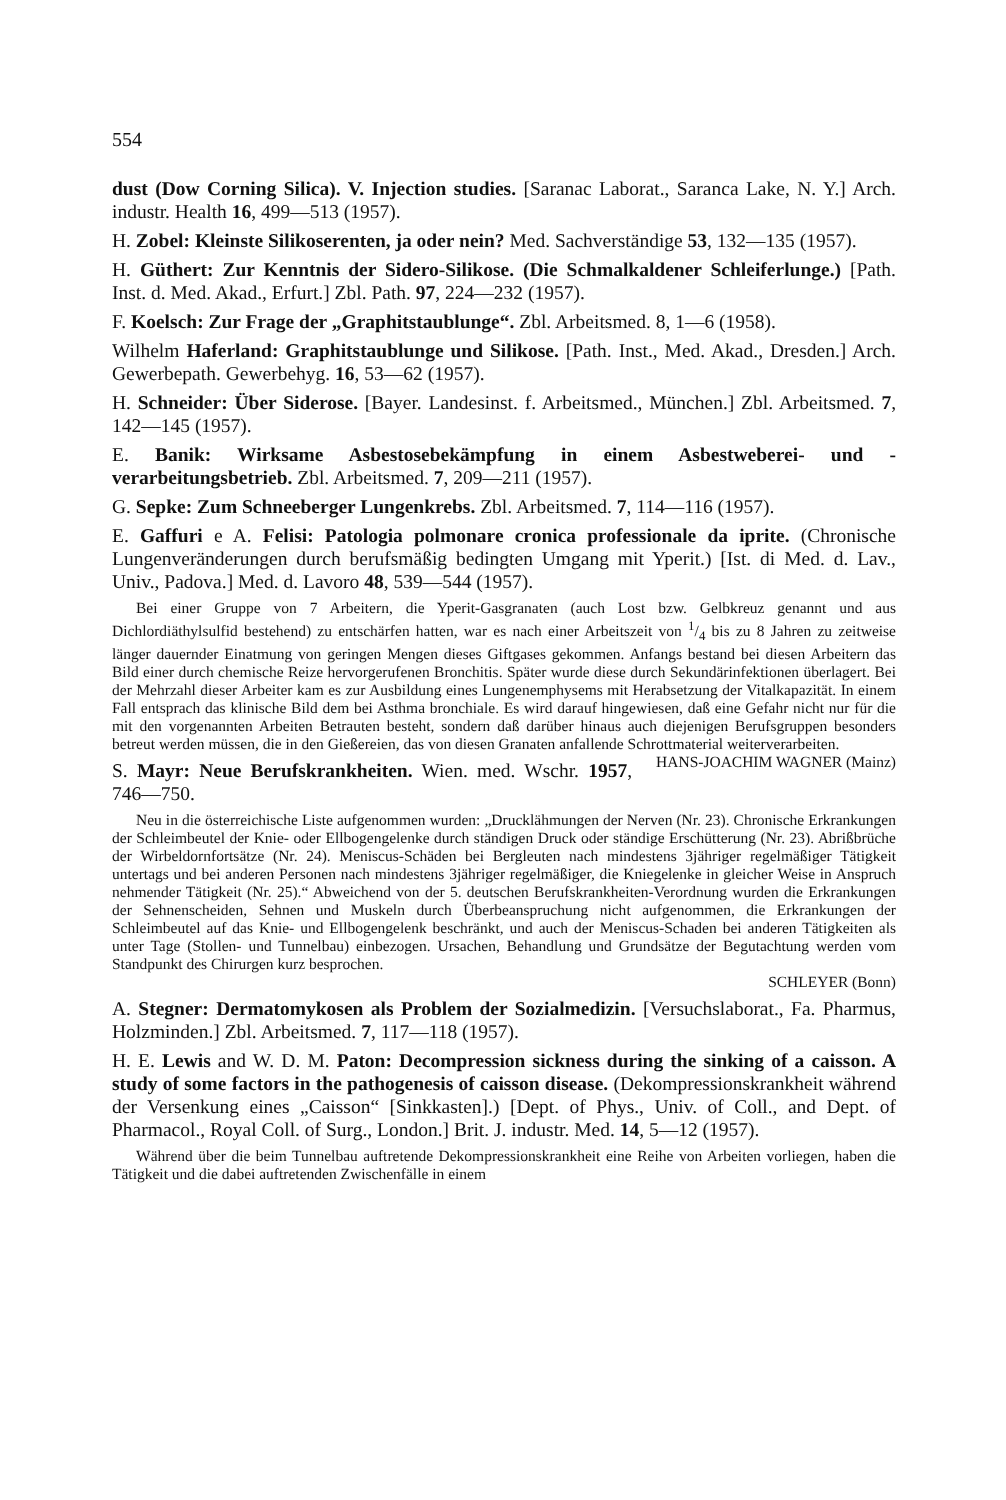554
dust (Dow Corning Silica). V. Injection studies. [Saranac Laborat., Saranca Lake, N. Y.] Arch. industr. Health 16, 499—513 (1957).
H. Zobel: Kleinste Silikoserenten, ja oder nein? Med. Sachverständige 53, 132—135 (1957).
H. Güthert: Zur Kenntnis der Sidero-Silikose. (Die Schmalkaldener Schleiferlunge.) [Path. Inst. d. Med. Akad., Erfurt.] Zbl. Path. 97, 224—232 (1957).
F. Koelsch: Zur Frage der „Graphitstaublunge“. Zbl. Arbeitsmed. 8, 1—6 (1958).
Wilhelm Haferland: Graphitstaublunge und Silikose. [Path. Inst., Med. Akad., Dresden.] Arch. Gewerbepath. Gewerbehyg. 16, 53—62 (1957).
H. Schneider: Über Siderose. [Bayer. Landesinst. f. Arbeitsmed., München.] Zbl. Arbeitsmed. 7, 142—145 (1957).
E. Banik: Wirksame Asbestosebekämpfung in einem Asbestweberei- und -verarbeitungsbetrieb. Zbl. Arbeitsmed. 7, 209—211 (1957).
G. Sepke: Zum Schneeberger Lungenkrebs. Zbl. Arbeitsmed. 7, 114—116 (1957).
E. Gaffuri e A. Felisi: Patologia polmonare cronica professionale da iprite. (Chronische Lungenveränderungen durch berufsmäßig bedingten Umgang mit Yperit.) [Ist. di Med. d. Lav., Univ., Padova.] Med. d. Lavoro 48, 539—544 (1957).
Bei einer Gruppe von 7 Arbeitern, die Yperit-Gasgranaten (auch Lost bzw. Gelbkreuz genannt und aus Dichlordiäthylsulfid bestehend) zu entschärfen hatten, war es nach einer Arbeitszeit von 1/4 bis zu 8 Jahren zu zeitweise länger dauernder Einatmung von geringen Mengen dieses Giftgases gekommen. Anfangs bestand bei diesen Arbeitern das Bild einer durch chemische Reize hervorgerufenen Bronchitis. Später wurde diese durch Sekundärinfektionen überlagert. Bei der Mehrzahl dieser Arbeiter kam es zur Ausbildung eines Lungenemphysems mit Herabsetzung der Vitalkapazität. In einem Fall entsprach das klinische Bild dem bei Asthma bronchiale. Es wird darauf hingewiesen, daß eine Gefahr nicht nur für die mit den vorgenannten Arbeiten Betrauten besteht, sondern daß darüber hinaus auch diejenigen Berufsgruppen besonders betreut werden müssen, die in den Gießereien, das von diesen Granaten anfallende Schrottmaterial weiterverarbeiten. HANS-JOACHIM WAGNER (Mainz)
S. Mayr: Neue Berufskrankheiten. Wien. med. Wschr. 1957, 746—750.
Neu in die österreichische Liste aufgenommen wurden: „Drucklähmungen der Nerven (Nr. 23). Chronische Erkrankungen der Schleimbeutel der Knie- oder Ellbogengelenke durch ständigen Druck oder ständige Erschütterung (Nr. 23). Abrißbrüche der Wirbeldornfortsätze (Nr. 24). Meniscus-Schäden bei Bergleuten nach mindestens 3jähriger regelmäßiger Tätigkeit untertags und bei anderen Personen nach mindestens 3jähriger regelmäßiger, die Kniegelenke in gleicher Weise in Anspruch nehmender Tätigkeit (Nr. 25).“ Abweichend von der 5. deutschen Berufskrankheiten-Verordnung wurden die Erkrankungen der Sehnenscheiden, Sehnen und Muskeln durch Überbeanspruchung nicht aufgenommen, die Erkrankungen der Schleimbeutel auf das Knie- und Ellbogengelenk beschränkt, und auch der Meniscus-Schaden bei anderen Tätigkeiten als unter Tage (Stollen- und Tunnelbau) einbezogen. Ursachen, Behandlung und Grundsätze der Begutachtung werden vom Standpunkt des Chirurgen kurz besprochen.
SCHLEYER (Bonn)
A. Stegner: Dermatomykosen als Problem der Sozialmedizin. [Versuchslaborat., Fa. Pharmus, Holzminden.] Zbl. Arbeitsmed. 7, 117—118 (1957).
H. E. Lewis and W. D. M. Paton: Decompression sickness during the sinking of a caisson. A study of some factors in the pathogenesis of caisson disease. (Dekompressionskrankheit während der Versenkung eines „Caisson“ [Sinkkasten].) [Dept. of Phys., Univ. of Coll., and Dept. of Pharmacol., Royal Coll. of Surg., London.] Brit. J. industr. Med. 14, 5—12 (1957).
Während über die beim Tunnelbau auftretende Dekompressionskrankheit eine Reihe von Arbeiten vorliegen, haben die Tätigkeit und die dabei auftretenden Zwischenfälle in einem